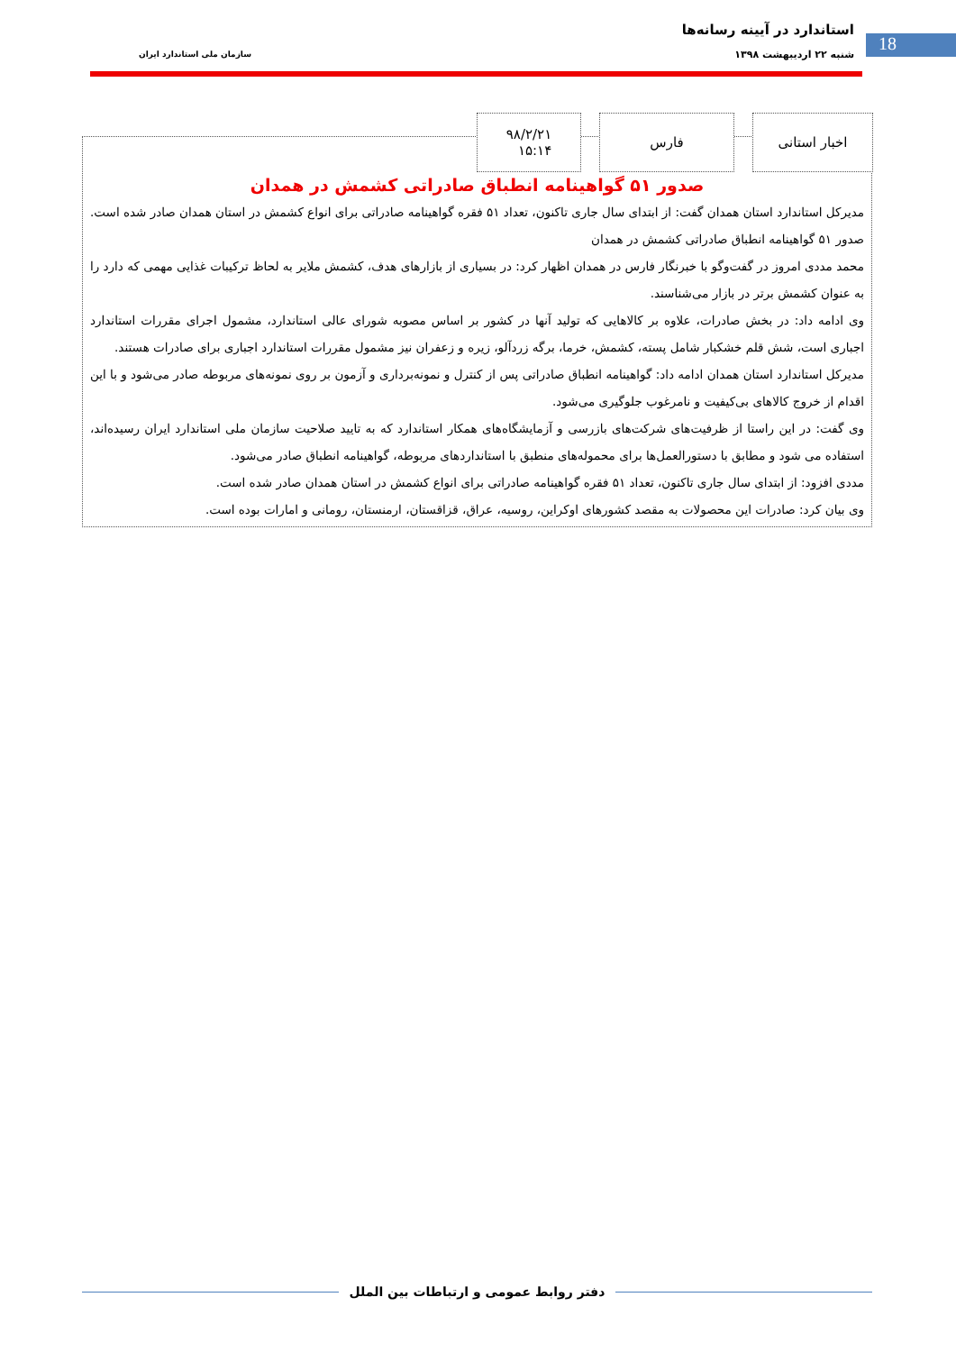18
استاندارد در آیینه رسانه‌ها
شنبه ۲۲ اردیبهشت ۱۳۹۸ سازمان ملی استاندارد ایران
صدور ۵۱ گواهینامه انطباق صادراتی کشمش در همدان
مدیرکل استاندارد استان همدان گفت: از ابتدای سال جاری تاکنون، تعداد ۵۱ فقره گواهینامه صادراتی برای انواع کشمش در استان همدان صادر شده است.
صدور ۵۱ گواهینامه انطباق صادراتی کشمش در همدان
محمد مددی امروز در گفت‌وگو با خبرنگار فارس در همدان اظهار کرد: در بسیاری از بازارهای هدف، کشمش ملایر به لحاظ ترکیبات غذایی مهمی که دارد را به عنوان کشمش برتر در بازار می‌شناسند.
وی ادامه داد: در بخش صادرات، علاوه بر کالاهایی که تولید آنها در کشور بر اساس مصوبه شورای عالی استاندارد، مشمول اجرای مقررات استاندارد اجباری است، شش قلم خشکبار شامل پسته، کشمش، خرما، برگه زردآلو، زیره و زعفران نیز مشمول مقررات استاندارد اجباری برای صادرات هستند.
مدیرکل استاندارد استان همدان ادامه داد: گواهینامه انطباق صادراتی پس از کنترل و نمونه‌برداری و آزمون بر روی نمونه‌های مربوطه صادر می‌شود و با این اقدام از خروج کالاهای بی‌کیفیت و نامرغوب جلوگیری می‌شود.
وی گفت: در این راستا از ظرفیت‌های شرکت‌های بازرسی و آزمایشگاه‌های همکار استاندارد که به تایید صلاحیت سازمان ملی استاندارد ایران رسیده‌اند، استفاده می شود و مطابق با دستورالعمل‌ها برای محموله‌های منطبق با استانداردهای مربوطه، گواهینامه انطباق صادر می‌شود.
مددی افزود: از ابتدای سال جاری تاکنون، تعداد ۵۱ فقره گواهینامه صادراتی برای انواع کشمش در استان همدان صادر شده است.
وی بیان کرد: صادرات این محصولات به مقصد کشورهای اوکراین، روسیه، عراق، قزاقستان، ارمنستان، رومانی و امارات بوده است.
اخبار استانی فارس ۹۸/۲/۲۱
۱۵:۱۴
دفتر روابط عمومی و ارتباطات بین الملل